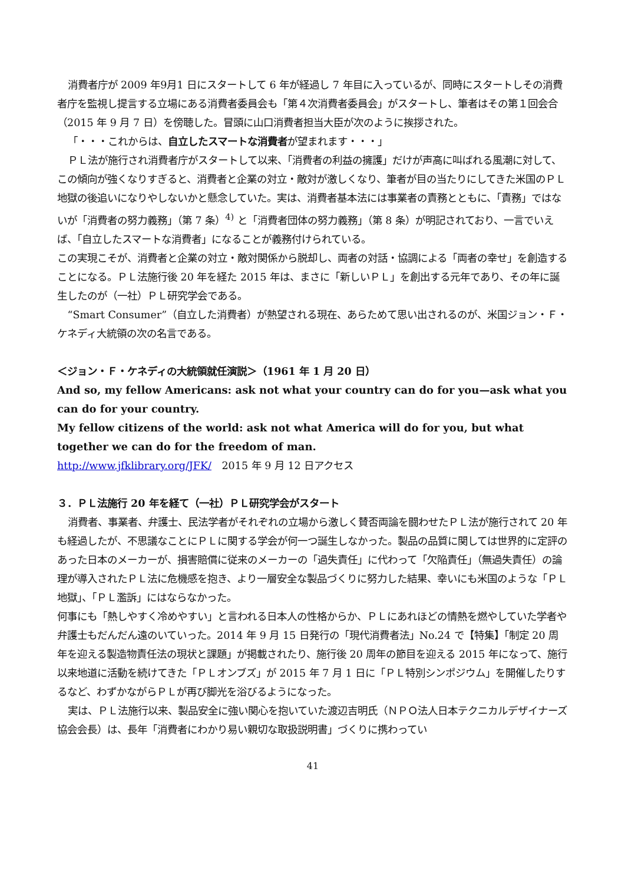消費者庁が 2009 年9月1 日にスタートして 6 年が経過し 7 年目に入っているが、同時にスタートしその消費者庁を監視し提言する立場にある消費者委員会も「第４次消費者委員会」がスタートし、筆者はその第１回会合（2015 年 9 月 7 日）を傍聴した。冒頭に山口消費者担当大臣が次のように挨拶された。
 「・・・これからは、自立したスマートな消費者が望まれます・・・」
 ＰＬ法が施行され消費者庁がスタートして以来、「消費者の利益の擁護」だけが声高に叫ばれる風潮に対して、この傾向が強くなりすぎると、消費者と企業の対立・敵対が激しくなり、筆者が目の当たりにしてきた米国のＰＬ地獄の後追いになりやしないかと懸念していた。実は、消費者基本法には事業者の責務とともに、「責務」ではないが「消費者の努力義務」（第 7 条）<sup>4)</sup> と「消費者団体の努力義務」（第 8 条）が明記されており、一言でいえば、「自立したスマートな消費者」になることが義務付けられている。
この実現こそが、消費者と企業の対立・敵対関係から脱却し、両者の対話・協調による「両者の幸せ」を創造することになる。ＰＬ法施行後 20 年を経た 2015 年は、まさに「新しいＰＬ」を創出する元年であり、その年に誕生したのが（一社）ＰＬ研究学会である。
 “Smart Consumer”（自立した消費者）が熱望される現在、あらためて思い出されるのが、米国ジョン・Ｆ・ケネディ大統領の次の名言である。
＜ジョン・Ｆ・ケネディの大統領就任演説＞（1961 年 1 月 20 日）
And so, my fellow Americans: ask not what your country can do for you—ask what you can do for your country.
My fellow citizens of the world: ask not what America will do for you, but what together we can do for the freedom of man.
http://www.jfklibrary.org/JFK/ 2015 年 9 月 12 日アクセス
３．ＰＬ法施行 20 年を経て（一社）ＰＬ研究学会がスタート
 消費者、事業者、弁護士、民法学者がそれぞれの立場から激しく賛否両論を闘わせたＰＬ法が施行されて 20 年も経過したが、不思議なことにＰＬに関する学会が何一つ誕生しなかった。製品の品質に関しては世界的に定評のあった日本のメーカーが、損害賠償に従来のメーカーの「過失責任」に代わって「欠陥責任」（無過失責任）の論理が導入されたＰＬ法に危機感を抱き、より一層安全な製品づくりに努力した結果、幸いにも米国のような「ＰＬ地獄」、「ＰＬ濫訴」にはならなかった。
何事にも「熱しやすく冷めやすい」と言われる日本人の性格からか、ＰＬにあれほどの情熱を燃やしていた学者や弁護士もだんだん遠のいていった。2014 年 9 月 15 日発行の「現代消費者法」No.24 で【特集】「制定 20 周年を迎える製造物責任法の現状と課題」が掲載されたり、施行後 20 周年の節目を迎える 2015 年になって、施行以来地道に活動を続けてきた「ＰＬオンブズ」が 2015 年 7 月 1 日に「ＰＬ特別シンポジウム」を開催したりするなど、わずかながらＰＬが再び脚光を浴びるようになった。
 実は、ＰＬ法施行以来、製品安全に強い関心を抱いていた渡辺吉明氏（ＮＰＯ法人日本テクニカルデザイナーズ協会会長）は、長年「消費者にわかり易い親切な取扱説明書」づくりに携わってい
41